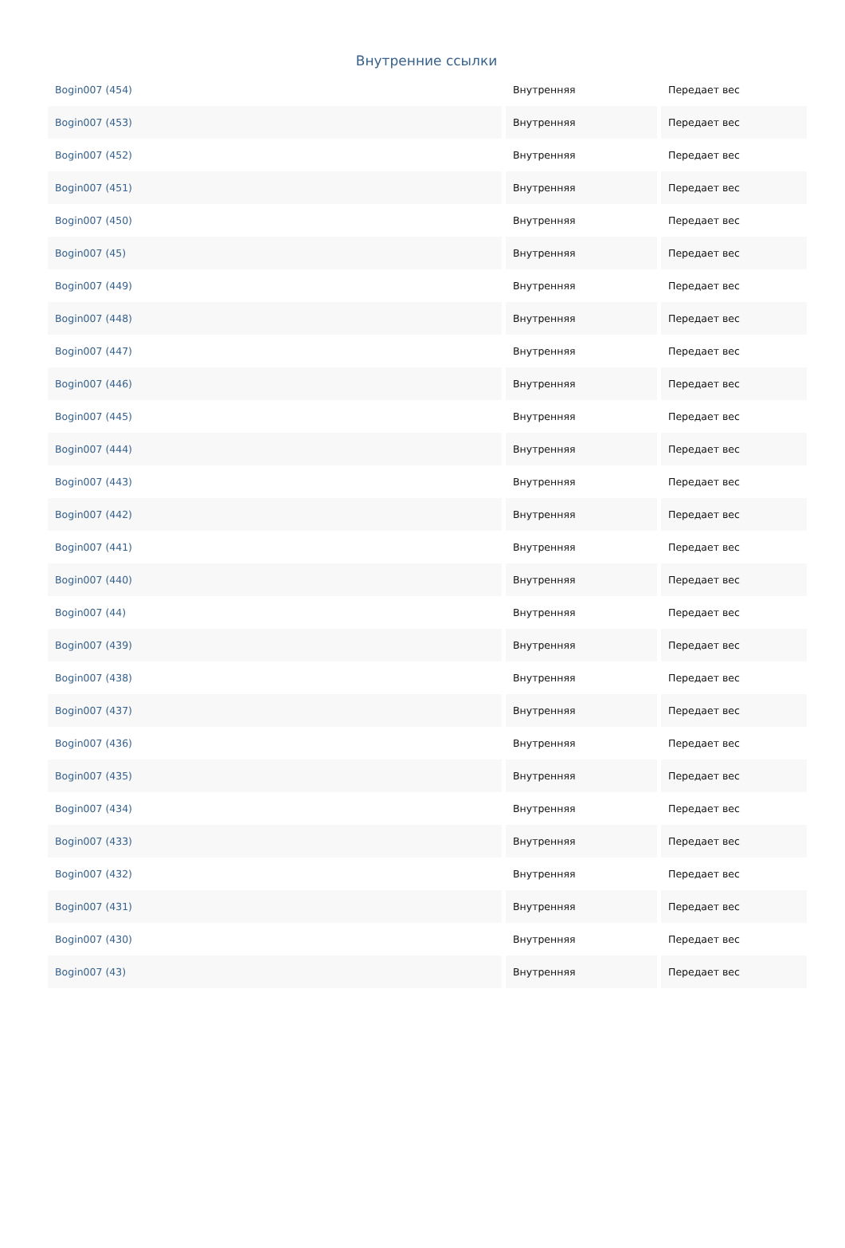Внутренние ссылки
| Bogin007 (454) | Внутренняя | Передает вес |
| Bogin007 (453) | Внутренняя | Передает вес |
| Bogin007 (452) | Внутренняя | Передает вес |
| Bogin007 (451) | Внутренняя | Передает вес |
| Bogin007 (450) | Внутренняя | Передает вес |
| Bogin007 (45) | Внутренняя | Передает вес |
| Bogin007 (449) | Внутренняя | Передает вес |
| Bogin007 (448) | Внутренняя | Передает вес |
| Bogin007 (447) | Внутренняя | Передает вес |
| Bogin007 (446) | Внутренняя | Передает вес |
| Bogin007 (445) | Внутренняя | Передает вес |
| Bogin007 (444) | Внутренняя | Передает вес |
| Bogin007 (443) | Внутренняя | Передает вес |
| Bogin007 (442) | Внутренняя | Передает вес |
| Bogin007 (441) | Внутренняя | Передает вес |
| Bogin007 (440) | Внутренняя | Передает вес |
| Bogin007 (44) | Внутренняя | Передает вес |
| Bogin007 (439) | Внутренняя | Передает вес |
| Bogin007 (438) | Внутренняя | Передает вес |
| Bogin007 (437) | Внутренняя | Передает вес |
| Bogin007 (436) | Внутренняя | Передает вес |
| Bogin007 (435) | Внутренняя | Передает вес |
| Bogin007 (434) | Внутренняя | Передает вес |
| Bogin007 (433) | Внутренняя | Передает вес |
| Bogin007 (432) | Внутренняя | Передает вес |
| Bogin007 (431) | Внутренняя | Передает вес |
| Bogin007 (430) | Внутренняя | Передает вес |
| Bogin007 (43) | Внутренняя | Передает вес |